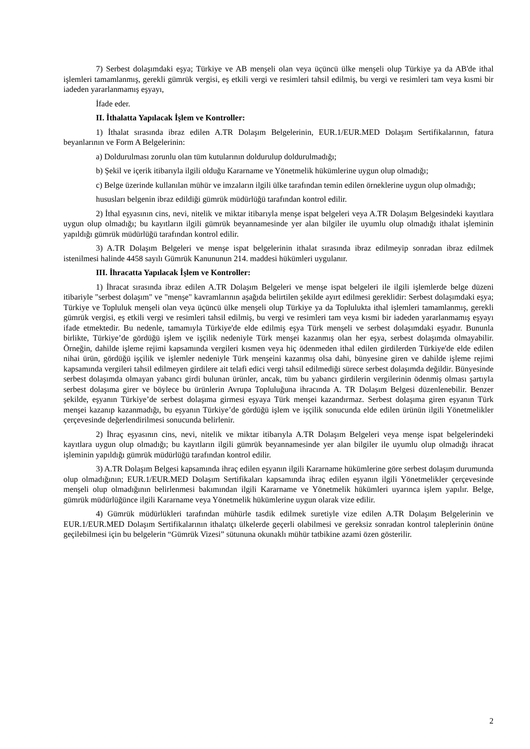7) Serbest dolaşımdaki eşya; Türkiye ve AB menşeli olan veya üçüncü ülke menşeli olup Türkiye ya da AB'de ithal işlemleri tamamlanmış, gerekli gümrük vergisi, eş etkili vergi ve resimleri tahsil edilmiş, bu vergi ve resimleri tam veya kısmi bir iadeden yararlanmamış eşyayı,
İfade eder.
II. İthalatta Yapılacak İşlem ve Kontroller:
1) İthalat sırasında ibraz edilen A.TR Dolaşım Belgelerinin, EUR.1/EUR.MED Dolaşım Sertifikalarının, fatura beyanlarının ve Form A Belgelerinin:
a) Doldurulması zorunlu olan tüm kutularının doldurulup doldurulmadığı;
b) Şekil ve içerik itibarıyla ilgili olduğu Kararname ve Yönetmelik hükümlerine uygun olup olmadığı;
c) Belge üzerinde kullanılan mühür ve imzaların ilgili ülke tarafından temin edilen örneklerine uygun olup olmadığı;
hususları belgenin ibraz edildiği gümrük müdürlüğü tarafından kontrol edilir.
2) İthal eşyasının cins, nevi, nitelik ve miktar itibarıyla menşe ispat belgeleri veya A.TR Dolaşım Belgesindeki kayıtlara uygun olup olmadığı; bu kayıtların ilgili gümrük beyannamesinde yer alan bilgiler ile uyumlu olup olmadığı ithalat işleminin yapıldığı gümrük müdürlüğü tarafından kontrol edilir.
3) A.TR Dolaşım Belgeleri ve menşe ispat belgelerinin ithalat sırasında ibraz edilmeyip sonradan ibraz edilmek istenilmesi halinde 4458 sayılı Gümrük Kanununun 214. maddesi hükümleri uygulanır.
III. İhracatta Yapılacak İşlem ve Kontroller:
1) İhracat sırasında ibraz edilen A.TR Dolaşım Belgeleri ve menşe ispat belgeleri ile ilgili işlemlerde belge düzeni itibariyle "serbest dolaşım" ve "menşe" kavramlarının aşağıda belirtilen şekilde ayırt edilmesi gereklidir: Serbest dolaşımdaki eşya; Türkiye ve Topluluk menşeli olan veya üçüncü ülke menşeli olup Türkiye ya da Toplulukta ithal işlemleri tamamlanmış, gerekli gümrük vergisi, eş etkili vergi ve resimleri tahsil edilmiş, bu vergi ve resimleri tam veya kısmi bir iadeden yararlanmamış eşyayı ifade etmektedir. Bu nedenle, tamamıyla Türkiye'de elde edilmiş eşya Türk menşeli ve serbest dolaşımdaki eşyadır. Bununla birlikte, Türkiye’de gördüğü işlem ve işçilik nedeniyle Türk menşei kazanmış olan her eşya, serbest dolaşımda olmayabilir. Örneğin, dahilde işleme rejimi kapsamında vergileri kısmen veya hiç ödenmeden ithal edilen girdilerden Türkiye'de elde edilen nihai ürün, gördüğü işçilik ve işlemler nedeniyle Türk menşeini kazanmış olsa dahi, bünyesine giren ve dahilde işleme rejimi kapsamında vergileri tahsil edilmeyen girdilere ait telafi edici vergi tahsil edilmediği sürece serbest dolaşımda değildir. Bünyesinde serbest dolaşımda olmayan yabancı girdi bulunan ürünler, ancak, tüm bu yabancı girdilerin vergilerinin ödenmiş olması şartıyla serbest dolaşıma girer ve böylece bu ürünlerin Avrupa Topluluğuna ihracında A. TR Dolaşım Belgesi düzenlenebilir. Benzer şekilde, eşyanın Türkiye’de serbest dolaşıma girmesi eşyaya Türk menşei kazandırmaz. Serbest dolaşıma giren eşyanın Türk menşei kazanıp kazanmadığı, bu eşyanın Türkiye’de gördüğü işlem ve işçilik sonucunda elde edilen ürünün ilgili Yönetmelikler çerçevesinde değerlendirilmesi sonucunda belirlenir.
2) İhraç eşyasının cins, nevi, nitelik ve miktar itibarıyla A.TR Dolaşım Belgeleri veya menşe ispat belgelerindeki kayıtlara uygun olup olmadığı; bu kayıtların ilgili gümrük beyannamesinde yer alan bilgiler ile uyumlu olup olmadığı ihracat işleminin yapıldığı gümrük müdürlüğü tarafından kontrol edilir.
3) A.TR Dolaşım Belgesi kapsamında ihraç edilen eşyanın ilgili Kararname hükümlerine göre serbest dolaşım durumunda olup olmadığının; EUR.1/EUR.MED Dolaşım Sertifikaları kapsamında ihraç edilen eşyanın ilgili Yönetmelikler çerçevesinde menşeli olup olmadığının belirlenmesi bakımından ilgili Kararname ve Yönetmelik hükümleri uyarınca işlem yapılır. Belge, gümrük müdürlüğünce ilgili Kararname veya Yönetmelik hükümlerine uygun olarak vize edilir.
4) Gümrük müdürlükleri tarafından mühürle tasdik edilmek suretiyle vize edilen A.TR Dolaşım Belgelerinin ve EUR.1/EUR.MED Dolaşım Sertifikalarının ithalatçı ülkelerde geçerli olabilmesi ve gereksiz sonradan kontrol taleplerinin önüne geçilebilmesi için bu belgelerin “Gümrük Vizesi” sütununa okunaklı mühür tatbikine azami özen gösterilir.
2